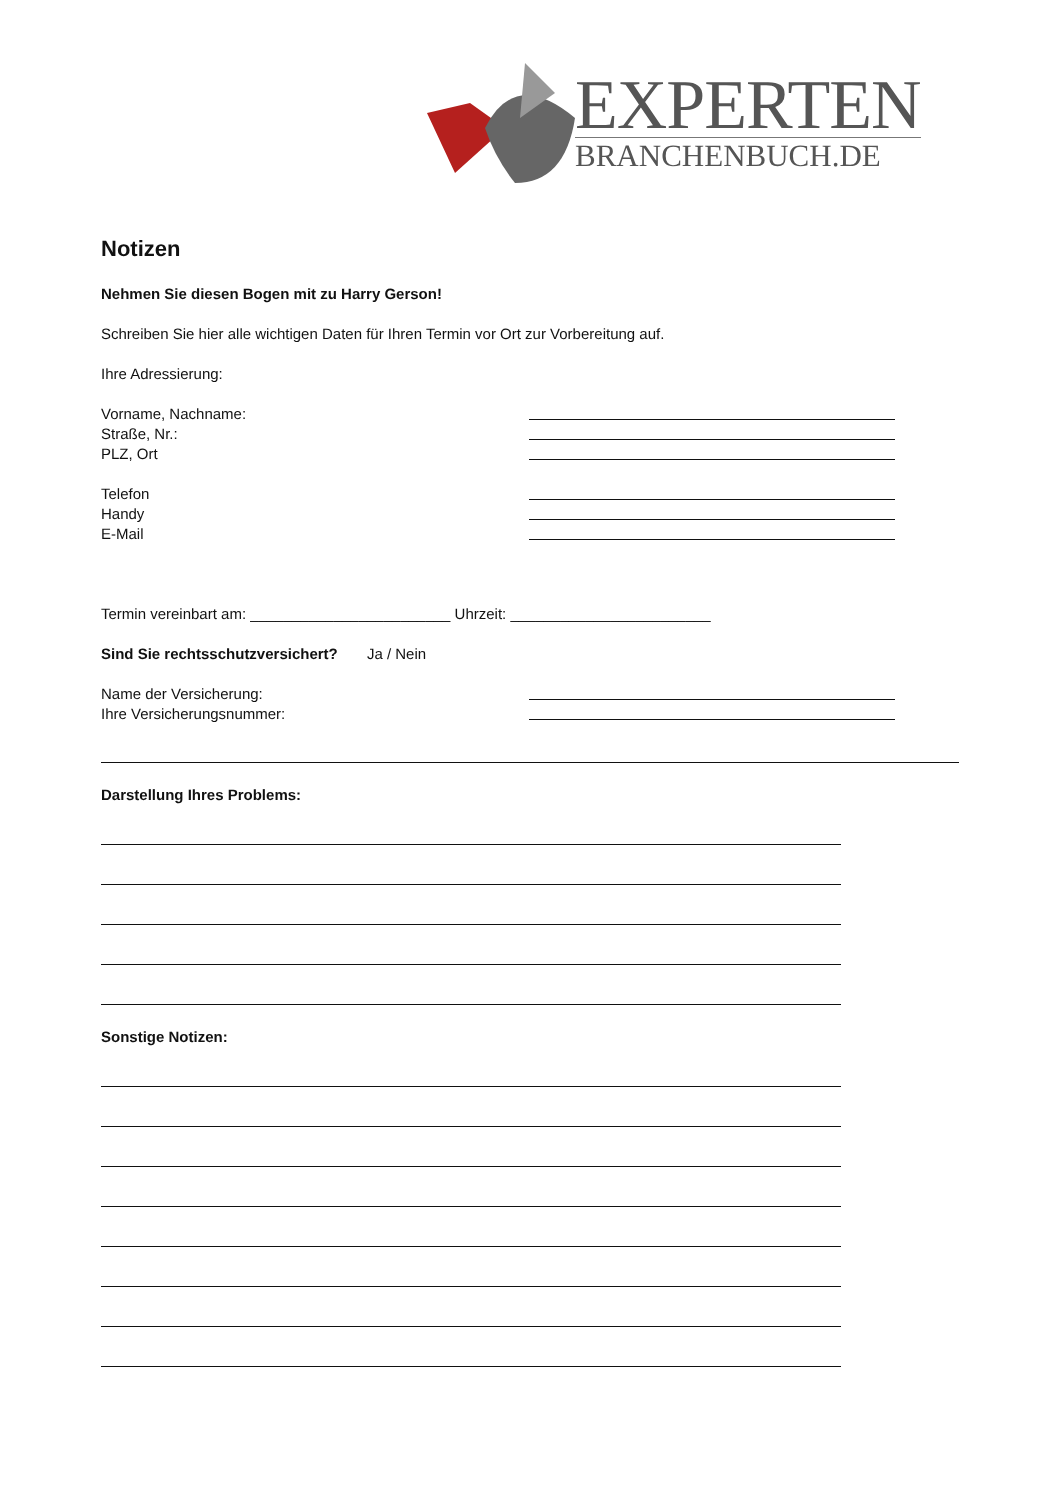EXPERTEN
BRANCHENBUCH.DE
Notizen
Nehmen Sie diesen Bogen mit zu Harry Gerson!
Schreiben Sie hier alle wichtigen Daten für Ihren Termin vor Ort zur Vorbereitung auf.
Ihre Adressierung:
Vorname, Nachname:
Straße, Nr.:
PLZ, Ort
Telefon
Handy
E-Mail
Termin vereinbart am: ________________________ Uhrzeit: ________________________
Sind Sie rechtsschutzversichert? Ja / Nein
Name der Versicherung:
Ihre Versicherungsnummer:
Darstellung Ihres Problems:
Sonstige Notizen: